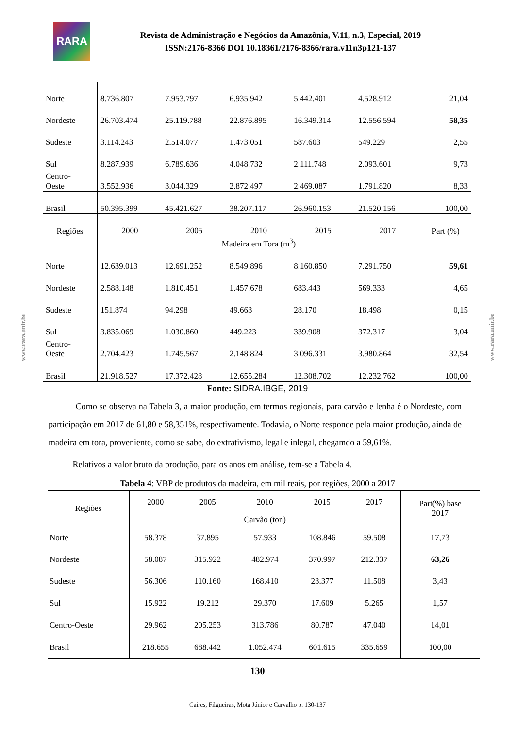RARA
Revista de Administração e Negócios da Amazônia, V.11, n.3, Especial, 2019
ISSN:2176-8366 DOI 10.18361/2176-8366/rara.v11n3p121-137
www.rara.unir.br
www.rara.unir.br
| Norte | 8.736.807 | 7.953.797 | 6.935.942 | 5.442.401 | 4.528.912 | 21,04 |
| Nordeste | 26.703.474 | 25.119.788 | 22.876.895 | 16.349.314 | 12.556.594 | 58,35 |
| Sudeste | 3.114.243 | 2.514.077 | 1.473.051 | 587.603 | 549.229 | 2,55 |
| Sul | 8.287.939 | 6.789.636 | 4.048.732 | 2.111.748 | 2.093.601 | 9,73 |
| Centro- Oeste | 3.552.936 | 3.044.329 | 2.872.497 | 2.469.087 | 1.791.820 | 8,33 |
| Brasil | 50.395.399 | 45.421.627 | 38.207.117 | 26.960.153 | 21.520.156 | 100,00 |
| Regiões | 2000 | 2005 | 2010 | 2015 | 2017 | Part (%) |
| | Madeira em Tora (m<sup>3</sup>) | | | | | |
| Norte | 12.639.013 | 12.691.252 | 8.549.896 | 8.160.850 | 7.291.750 | 59,61 |
| Nordeste | 2.588.148 | 1.810.451 | 1.457.678 | 683.443 | 569.333 | 4,65 |
| Sudeste | 151.874 | 94.298 | 49.663 | 28.170 | 18.498 | 0,15 |
| Sul | 3.835.069 | 1.030.860 | 449.223 | 339.908 | 372.317 | 3,04 |
| Centro- Oeste | 2.704.423 | 1.745.567 | 2.148.824 | 3.096.331 | 3.980.864 | 32,54 |
| Brasil | 21.918.527 | 17.372.428 | 12.655.284 | 12.308.702 | 12.232.762 | 100,00 |
Fonte: SIDRA.IBGE, 2019
Como se observa na Tabela 3, a maior produção, em termos regionais, para carvão e lenha é o Nordeste, com participação em 2017 de 61,80 e 58,351%, respectivamente. Todavia, o Norte responde pela maior produção, ainda de madeira em tora, proveniente, como se sabe, do extrativismo, legal e inlegal, chegamdo a 59,61%.
Relativos a valor bruto da produção, para os anos em análise, tem-se a Tabela 4.
Tabela 4: VBP de produtos da madeira, em mil reais, por regiões, 2000 a 2017
| Regiões | 2000 | 2005 | 2010 | 2015 | 2017 | Part(%) base 2017 |
| --- | --- | --- | --- | --- | --- | --- |
| | Carvão (ton) | | | | | |
| Norte | 58.378 | 37.895 | 57.933 | 108.846 | 59.508 | 17,73 |
| Nordeste | 58.087 | 315.922 | 482.974 | 370.997 | 212.337 | 63,26 |
| Sudeste | 56.306 | 110.160 | 168.410 | 23.377 | 11.508 | 3,43 |
| Sul | 15.922 | 19.212 | 29.370 | 17.609 | 5.265 | 1,57 |
| Centro-Oeste | 29.962 | 205.253 | 313.786 | 80.787 | 47.040 | 14,01 |
| Brasil | 218.655 | 688.442 | 1.052.474 | 601.615 | 335.659 | 100,00 |
130
Caires, Filgueiras, Mota Júnior e Carvalho p. 130-137